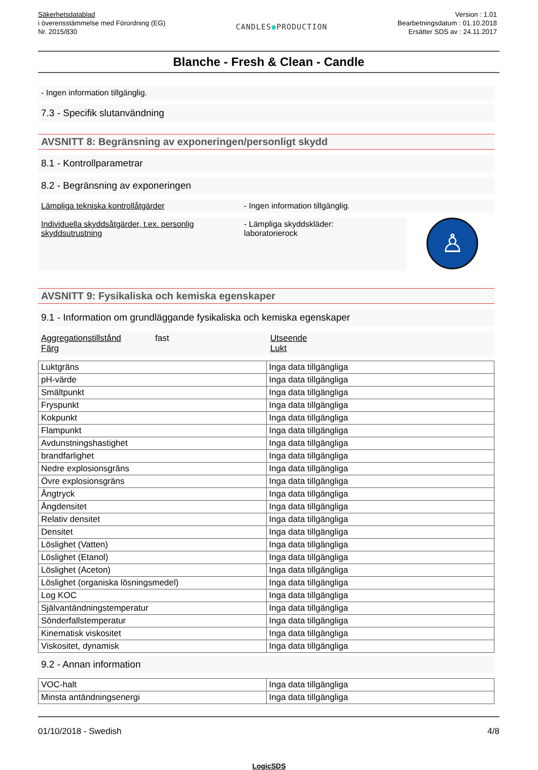Säkerhetsdatablad
i överensstämmelse med Förordning (EG)
Nr. 2015/830
CANDLES●PRODUCTION
Version : 1.01
Bearbetningsdatum : 01.10.2018
Ersätter SDS av : 24.11.2017
Blanche - Fresh & Clean - Candle
- Ingen information tillgänglig.
7.3 - Specifik slutanvändning
AVSNITT 8: Begränsning av exponeringen/personligt skydd
8.1 - Kontrollparametrar
8.2 - Begränsning av exponeringen
Lämpliga tekniska kontrollåtgärder - Ingen information tillgänglig.
Individuella skyddsåtgärder, t.ex. personlig skyddsutrustning
- Lämpliga skyddskläder:
laboratorierock
♙
AVSNITT 9: Fysikaliska och kemiska egenskaper
9.1 - Information om grundläggande fysikaliska och kemiska egenskaper
Aggregationstillstånd
Färg
fast Utseende
Lukt
| Luktgräns | Inga data tillgängliga |
| pH-värde | Inga data tillgängliga |
| Smältpunkt | Inga data tillgängliga |
| Fryspunkt | Inga data tillgängliga |
| Kokpunkt | Inga data tillgängliga |
| Flampunkt | Inga data tillgängliga |
| Avdunstningshastighet | Inga data tillgängliga |
| brandfarlighet | Inga data tillgängliga |
| Nedre explosionsgräns | Inga data tillgängliga |
| Övre explosionsgräns | Inga data tillgängliga |
| Ångtryck | Inga data tillgängliga |
| Ångdensitet | Inga data tillgängliga |
| Relativ densitet | Inga data tillgängliga |
| Densitet | Inga data tillgängliga |
| Löslighet (Vatten) | Inga data tillgängliga |
| Löslighet (Etanol) | Inga data tillgängliga |
| Löslighet (Aceton) | Inga data tillgängliga |
| Löslighet (organiska lösningsmedel) | Inga data tillgängliga |
| Log KOC | Inga data tillgängliga |
| Självantändningstemperatur | Inga data tillgängliga |
| Sönderfallstemperatur | Inga data tillgängliga |
| Kinematisk viskositet | Inga data tillgängliga |
| Viskositet, dynamisk | Inga data tillgängliga |
9.2 - Annan information
| VOC-halt | Inga data tillgängliga |
| Minsta antändningsenergi | Inga data tillgängliga |
01/10/2018 - Swedish 4/8
LogicSDS